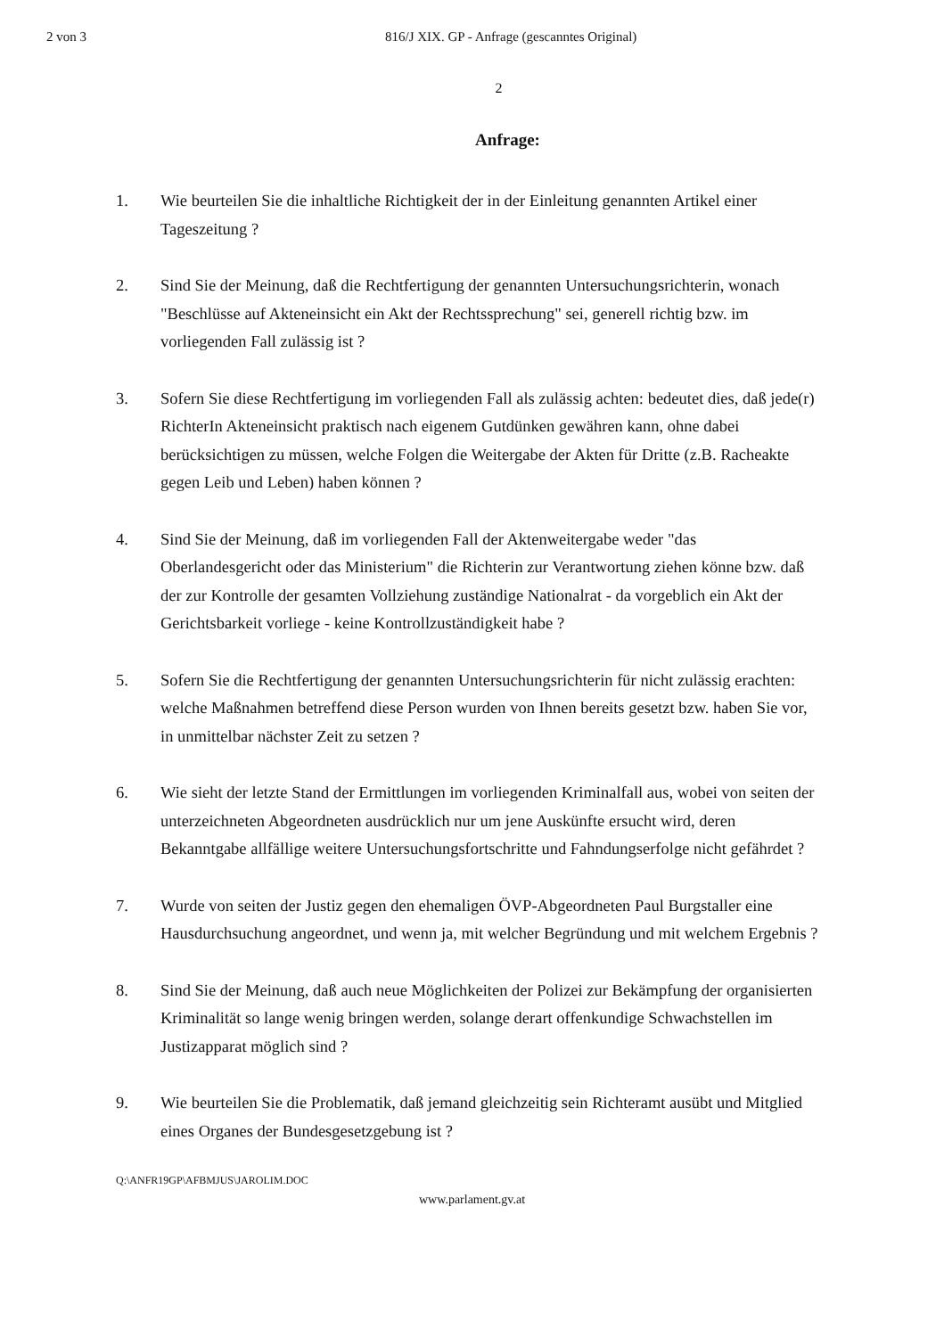2 von 3 816/J XIX. GP - Anfrage (gescanntes Original)
2
Anfrage:
1. Wie beurteilen Sie die inhaltliche Richtigkeit der in der Einleitung genannten Artikel einer Tageszeitung ?
2. Sind Sie der Meinung, daß die Rechtfertigung der genannten Untersuchungsrichterin, wonach "Beschlüsse auf Akteneinsicht ein Akt der Rechtssprechung" sei, generell richtig bzw. im vorliegenden Fall zulässig ist ?
3. Sofern Sie diese Rechtfertigung im vorliegenden Fall als zulässig achten: bedeutet dies, daß jede(r) RichterIn Akteneinsicht praktisch nach eigenem Gutdünken gewähren kann, ohne dabei berücksichtigen zu müssen, welche Folgen die Weitergabe der Akten für Dritte (z.B. Racheakte gegen Leib und Leben) haben können ?
4. Sind Sie der Meinung, daß im vorliegenden Fall der Aktenweitergabe weder "das Oberlandesgericht oder das Ministerium" die Richterin zur Verantwortung ziehen könne bzw. daß der zur Kontrolle der gesamten Vollziehung zuständige Nationalrat - da vorgeblich ein Akt der Gerichtsbarkeit vorliege - keine Kontrollzuständigkeit habe ?
5. Sofern Sie die Rechtfertigung der genannten Untersuchungsrichterin für nicht zulässig erachten: welche Maßnahmen betreffend diese Person wurden von Ihnen bereits gesetzt bzw. haben Sie vor, in unmittelbar nächster Zeit zu setzen ?
6. Wie sieht der letzte Stand der Ermittlungen im vorliegenden Kriminalfall aus, wobei von seiten der unterzeichneten Abgeordneten ausdrücklich nur um jene Auskünfte ersucht wird, deren Bekanntgabe allfällige weitere Untersuchungsfortschritte und Fahndungserfolge nicht gefährdet ?
7. Wurde von seiten der Justiz gegen den ehemaligen ÖVP-Abgeordneten Paul Burgstaller eine Hausdurchsuchung angeordnet, und wenn ja, mit welcher Begründung und mit welchem Ergebnis ?
8. Sind Sie der Meinung, daß auch neue Möglichkeiten der Polizei zur Bekämpfung der organisierten Kriminalität so lange wenig bringen werden, solange derart offenkundige Schwachstellen im Justizapparat möglich sind ?
9. Wie beurteilen Sie die Problematik, daß jemand gleichzeitig sein Richteramt ausübt und Mitglied eines Organes der Bundesgesetzgebung ist ?
Q:\ANFR19GP\AFBMJUS\JAROLIM.DOC
www.parlament.gv.at